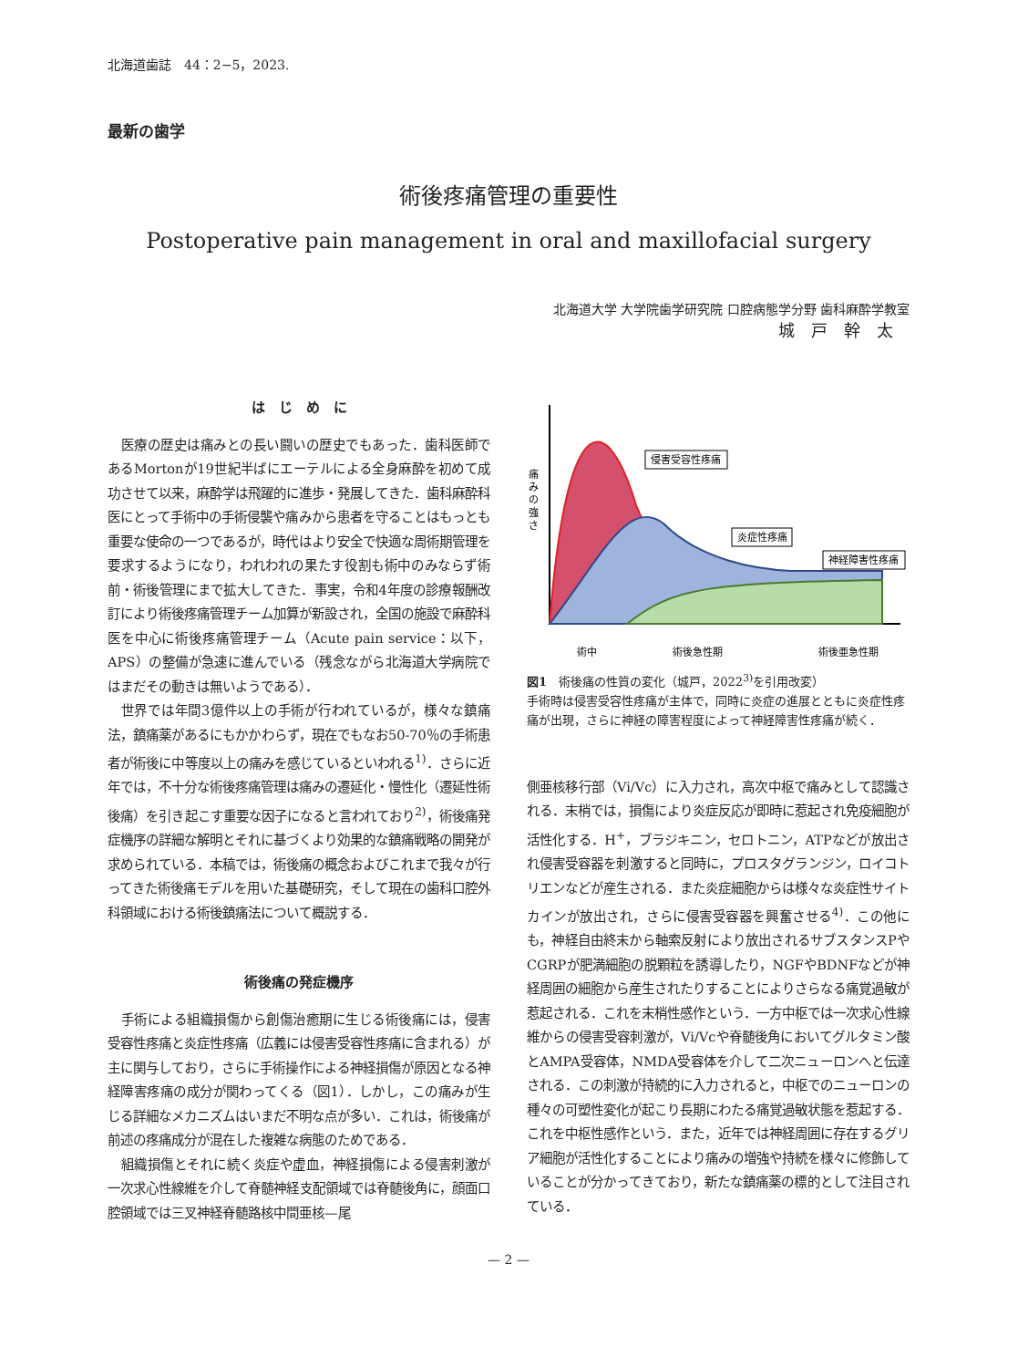北海道歯誌　44：2−5，2023.
最新の歯学
術後疼痛管理の重要性
Postoperative pain management in oral and maxillofacial surgery
北海道大学 大学院歯学研究院 口腔病態学分野 歯科麻酔学教室
城戸幹太
は　じ　め　に
医療の歴史は痛みとの長い闘いの歴史でもあった．歯科医師であるMortonが19世紀半ばにエーテルによる全身麻酔を初めて成功させて以来，麻酔学は飛躍的に進歩・発展してきた．歯科麻酔科医にとって手術中の手術侵襲や痛みから患者を守ることはもっとも重要な使命の一つであるが，時代はより安全で快適な周術期管理を要求するようになり，われわれの果たす役割も術中のみならず術前・術後管理にまで拡大してきた．事実，令和4年度の診療報酬改訂により術後疼痛管理チーム加算が新設され，全国の施設で麻酔科医を中心に術後疼痛管理チーム（Acute pain service：以下，APS）の整備が急速に進んでいる（残念ながら北海道大学病院ではまだその動きは無いようである）．
世界では年間3億件以上の手術が行われているが，様々な鎮痛法，鎮痛薬があるにもかかわらず，現在でもなお50-70％の手術患者が術後に中等度以上の痛みを感じているといわれる<sup>1)</sup>．さらに近年では，不十分な術後疼痛管理は痛みの遷延化・慢性化（遷延性術後痛）を引き起こす重要な因子になると言われており<sup>2)</sup>，術後痛発症機序の詳細な解明とそれに基づくより効果的な鎮痛戦略の開発が求められている．本稿では，術後痛の概念およびこれまで我々が行ってきた術後痛モデルを用いた基礎研究，そして現在の歯科口腔外科領域における術後鎮痛法について概説する．
術後痛の発症機序
手術による組織損傷から創傷治癒期に生じる術後痛には，侵害受容性疼痛と炎症性疼痛（広義には侵害受容性疼痛に含まれる）が主に関与しており，さらに手術操作による神経損傷が原因となる神経障害疼痛の成分が関わってくる（図1）．しかし，この痛みが生じる詳細なメカニズムはいまだ不明な点が多い．これは，術後痛が前述の疼痛成分が混在した複雑な病態のためである．
組織損傷とそれに続く炎症や虚血，神経損傷による侵害刺激が一次求心性線維を介して脊髄神経支配領域では脊髄後角に，顔面口腔領域では三叉神経脊髄路核中間亜核—尾
侵害受容性疼痛
炎症性疼痛
神経障害性疼痛
痛
み
の
強
さ
術中
術後急性期
術後亜急性期
図1　術後痛の性質の変化（城戸，2022<sup>3)</sup>を引用改変）
手術時は侵害受容性疼痛が主体で，同時に炎症の進展とともに炎症性疼痛が出現，さらに神経の障害程度によって神経障害性疼痛が続く．
側亜核移行部（Vi/Vc）に入力され，高次中枢で痛みとして認識される．末梢では，損傷により炎症反応が即時に惹起され免疫細胞が活性化する．H<sup>+</sup>，ブラジキニン，セロトニン，ATPなどが放出され侵害受容器を刺激すると同時に，プロスタグランジン，ロイコトリエンなどが産生される．また炎症細胞からは様々な炎症性サイトカインが放出され，さらに侵害受容器を興奮させる<sup>4)</sup>．この他にも，神経自由終末から軸索反射により放出されるサブスタンスPやCGRPが肥満細胞の脱顆粒を誘導したり，NGFやBDNFなどが神経周囲の細胞から産生されたりすることによりさらなる痛覚過敏が惹起される．これを末梢性感作という．一方中枢では一次求心性線維からの侵害受容刺激が，Vi/Vcや脊髄後角においてグルタミン酸とAMPA受容体，NMDA受容体を介して二次ニューロンへと伝達される．この刺激が持続的に入力されると，中枢でのニューロンの種々の可塑性変化が起こり長期にわたる痛覚過敏状態を惹起する．これを中枢性感作という．また，近年では神経周囲に存在するグリア細胞が活性化することにより痛みの増強や持続を様々に修飾していることが分かってきており，新たな鎮痛薬の標的として注目されている．
— 2 —